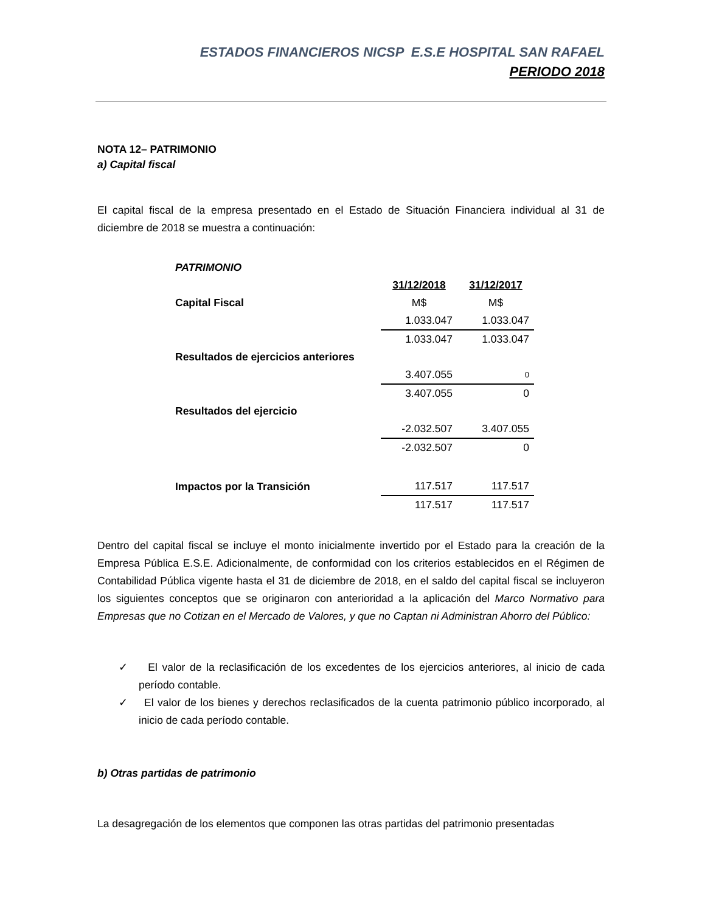ESTADOS FINANCIEROS NICSP E.S.E HOSPITAL SAN RAFAEL
PERIODO 2018
NOTA 12– PATRIMONIO
a) Capital fiscal
El capital fiscal de la empresa presentado en el Estado de Situación Financiera individual al 31 de diciembre de 2018 se muestra a continuación:
| PATRIMONIO | | |
| | 31/12/2018 | 31/12/2017 |
| Capital Fiscal | M$ | M$ |
| | 1.033.047 | 1.033.047 |
| | 1.033.047 | 1.033.047 |
| Resultados de ejercicios anteriores | | |
| | 3.407.055 | 0 |
| | 3.407.055 | 0 |
| Resultados del ejercicio | | |
| | -2.032.507 | 3.407.055 |
| | -2.032.507 | 0 |
| Impactos por la Transición | 117.517 | 117.517 |
| | 117.517 | 117.517 |
Dentro del capital fiscal se incluye el monto inicialmente invertido por el Estado para la creación de la Empresa Pública E.S.E. Adicionalmente, de conformidad con los criterios establecidos en el Régimen de Contabilidad Pública vigente hasta el 31 de diciembre de 2018, en el saldo del capital fiscal se incluyeron los siguientes conceptos que se originaron con anterioridad a la aplicación del Marco Normativo para Empresas que no Cotizan en el Mercado de Valores, y que no Captan ni Administran Ahorro del Público:
✓ El valor de la reclasificación de los excedentes de los ejercicios anteriores, al inicio de cada período contable.
✓ El valor de los bienes y derechos reclasificados de la cuenta patrimonio público incorporado, al inicio de cada período contable.
b) Otras partidas de patrimonio
La desagregación de los elementos que componen las otras partidas del patrimonio presentadas